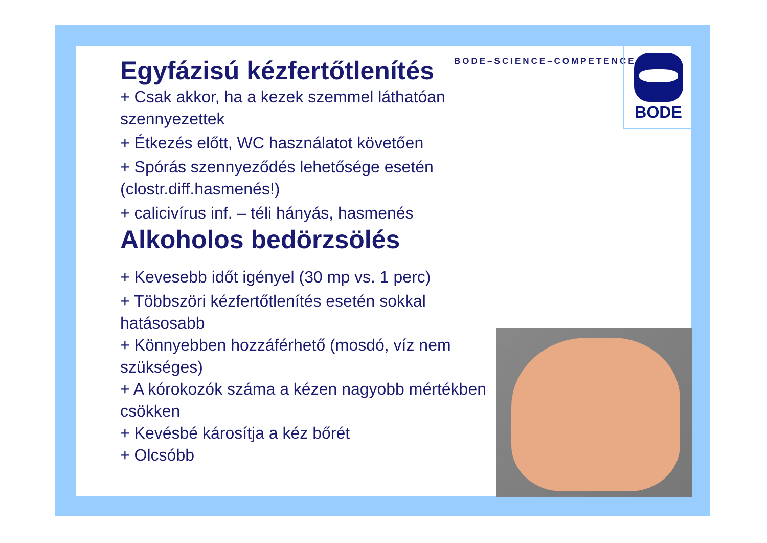BODE–SCIENCE–COMPETENCE
BODE
Egyfázisú kézfertőtlenítés
+ Csak akkor, ha a kezek szemmel láthatóan szennyezettek
+ Étkezés előtt, WC használatot követően
+ Spórás szennyeződés lehetősége esetén (clostr.diff.hasmenés!)
+ calicivírus inf. – téli hányás, hasmenés
Alkoholos bedörzsölés
+ Kevesebb időt igényel (30 mp vs. 1 perc)
+ Többszöri kézfertőtlenítés esetén sokkal hatásosabb
+ Könnyebben hozzáférhető (mosdó, víz nem szükséges)
+ A kórokozók száma a kézen nagyobb mértékben csökken
+ Kevésbé károsítja a kéz bőrét
+ Olcsóbb